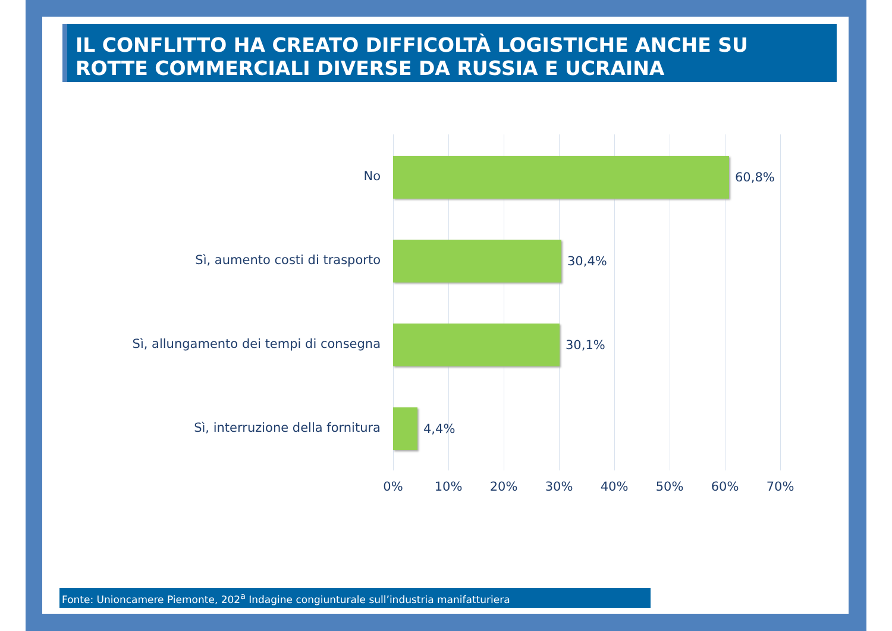IL CONFLITTO HA CREATO DIFFICOLTÀ LOGISTICHE ANCHE SU ROTTE COMMERCIALI DIVERSE DA RUSSIA E UCRAINA
No 60,8%
Sì, aumento costi di trasporto 30,4%
Sì, allungamento dei tempi di consegna 30,1%
Sì, interruzione della fornitura 4,4%
0% 10% 20% 30% 40% 50% 60% 70%
Fonte: Unioncamere Piemonte, 202<sup>a</sup> Indagine congiunturale sull’industria manifatturiera